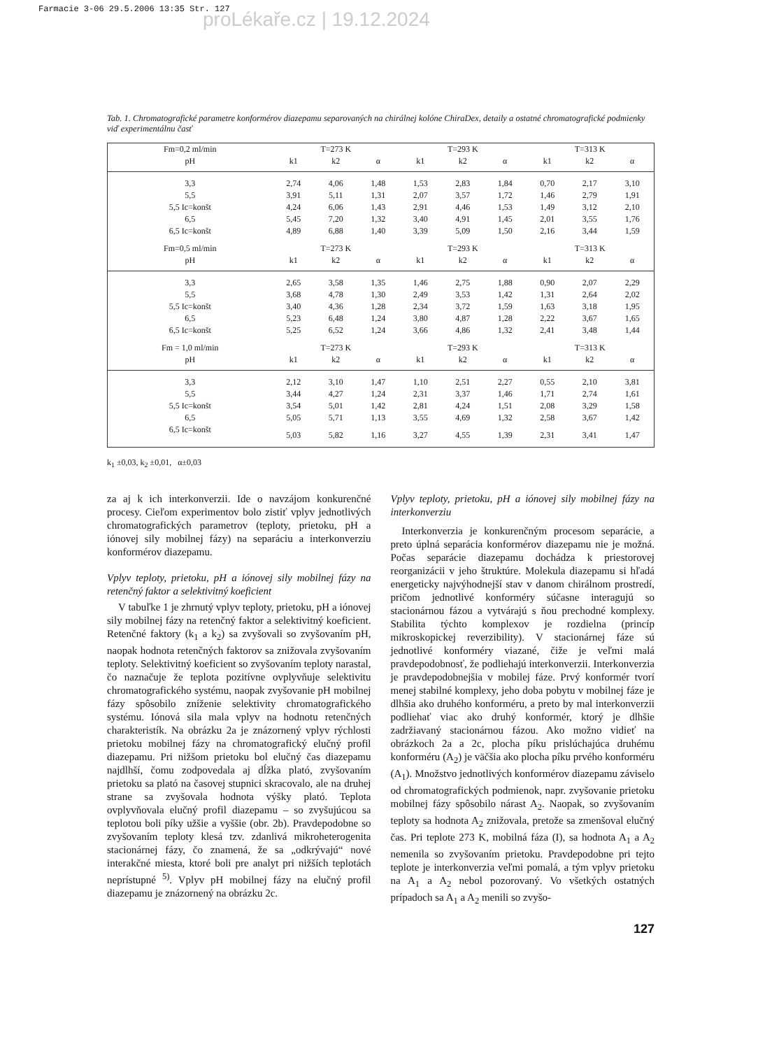Farmacie 3-06 29.5.2006 13:35 Str. 127
proLékaře.cz | 19.12.2024
Tab. 1. Chromatografické parametre konformérov diazepamu separovaných na chirálnej kolóne ChiraDex, detaily a ostatné chromatografické podmienky viď experimentálnu časť
| Fm=0,2 ml/min | T=273 K | | | T=293 K | | | T=313 K | | |
| --- | --- | --- | --- | --- | --- | --- | --- | --- | --- |
| pH | k1 | k2 | α | k1 | k2 | α | k1 | k2 | α |
| 3,3 | 2,74 | 4,06 | 1,48 | 1,53 | 2,83 | 1,84 | 0,70 | 2,17 | 3,10 |
| 5,5 | 3,91 | 5,11 | 1,31 | 2,07 | 3,57 | 1,72 | 1,46 | 2,79 | 1,91 |
| 5,5 Ic=konšt | 4,24 | 6,06 | 1,43 | 2,91 | 4,46 | 1,53 | 1,49 | 3,12 | 2,10 |
| 6,5 | 5,45 | 7,20 | 1,32 | 3,40 | 4,91 | 1,45 | 2,01 | 3,55 | 1,76 |
| 6,5 Ic=konšt | 4,89 | 6,88 | 1,40 | 3,39 | 5,09 | 1,50 | 2,16 | 3,44 | 1,59 |
| Fm=0,5 ml/min | T=273 K | | | T=293 K | | | T=313 K | | |
| pH | k1 | k2 | α | k1 | k2 | α | k1 | k2 | α |
| 3,3 | 2,65 | 3,58 | 1,35 | 1,46 | 2,75 | 1,88 | 0,90 | 2,07 | 2,29 |
| 5,5 | 3,68 | 4,78 | 1,30 | 2,49 | 3,53 | 1,42 | 1,31 | 2,64 | 2,02 |
| 5,5 Ic=konšt | 3,40 | 4,36 | 1,28 | 2,34 | 3,72 | 1,59 | 1,63 | 3,18 | 1,95 |
| 6,5 | 5,23 | 6,48 | 1,24 | 3,80 | 4,87 | 1,28 | 2,22 | 3,67 | 1,65 |
| 6,5 Ic=konšt | 5,25 | 6,52 | 1,24 | 3,66 | 4,86 | 1,32 | 2,41 | 3,48 | 1,44 |
| Fm = 1,0 ml/min | T=273 K | | | T=293 K | | | T=313 K | | |
| pH | k1 | k2 | α | k1 | k2 | α | k1 | k2 | α |
| 3,3 | 2,12 | 3,10 | 1,47 | 1,10 | 2,51 | 2,27 | 0,55 | 2,10 | 3,81 |
| 5,5 | 3,44 | 4,27 | 1,24 | 2,31 | 3,37 | 1,46 | 1,71 | 2,74 | 1,61 |
| 5,5 Ic=konšt | 3,54 | 5,01 | 1,42 | 2,81 | 4,24 | 1,51 | 2,08 | 3,29 | 1,58 |
| 6,5 | 5,05 | 5,71 | 1,13 | 3,55 | 4,69 | 1,32 | 2,58 | 3,67 | 1,42 |
| 6,5 Ic=konšt | 5,03 | 5,82 | 1,16 | 3,27 | 4,55 | 1,39 | 2,31 | 3,41 | 1,47 |
k<sub>1</sub> ±0,03, k<sub>2</sub> ±0,01, α±0,03
za aj k ich interkonverzii. Ide o navzájom konkurenčné procesy. Cieľom experimentov bolo zistiť vplyv jednotlivých chromatografických parametrov (teploty, prietoku, pH a iónovej sily mobilnej fázy) na separáciu a interkonverziu konformérov diazepamu.
Vplyv teploty, prietoku, pH a iónovej sily mobilnej fázy na retenčný faktor a selektivitný koeficient
V tabuľke 1 je zhrnutý vplyv teploty, prietoku, pH a iónovej sily mobilnej fázy na retenčný faktor a selektivitný koeficient. Retenčné faktory (k<sub>1</sub> a k<sub>2</sub>) sa zvyšovali so zvyšovaním pH, naopak hodnota retenčných faktorov sa znižovala zvyšovaním teploty. Selektivitný koeficient so zvyšovaním teploty narastal, čo naznačuje že teplota pozitívne ovplyvňuje selektivitu chromatografického systému, naopak zvyšovanie pH mobilnej fázy spôsobilo zníženie selektivity chromatografického systému. Iónová sila mala vplyv na hodnotu retenčných charakteristík. Na obrázku 2a je znázornený vplyv rýchlosti prietoku mobilnej fázy na chromatografický elučný profil diazepamu. Pri nižšom prietoku bol elučný čas diazepamu najdlhší, čomu zodpovedala aj dĺžka plató, zvyšovaním prietoku sa plató na časovej stupnici skracovalo, ale na druhej strane sa zvyšovala hodnota výšky plató. Teplota ovplyvňovala elučný profil diazepamu – so zvyšujúcou sa teplotou boli píky užšie a vyššie (obr. 2b). Pravdepodobne so zvyšovaním teploty klesá tzv. zdanlivá mikroheterogenita stacionárnej fázy, čo znamená, že sa „odkrývajú“ nové interakčné miesta, ktoré boli pre analyt pri nižších teplotách neprístupné <sup>5)</sup>. Vplyv pH mobilnej fázy na elučný profil diazepamu je znázornený na obrázku 2c.
Vplyv teploty, prietoku, pH a iónovej sily mobilnej fázy na interkonverziu
Interkonverzia je konkurenčným procesom separácie, a preto úplná separácia konformérov diazepamu nie je možná. Počas separácie diazepamu dochádza k priestorovej reorganizácii v jeho štruktúre. Molekula diazepamu si hľadá energeticky najvýhodnejší stav v danom chirálnom prostredí, pričom jednotlivé konforméry súčasne interagujú so stacionárnou fázou a vytvárajú s ňou prechodné komplexy. Stabilita týchto komplexov je rozdielna (princíp mikroskopickej reverzibility). V stacionárnej fáze sú jednotlivé konforméry viazané, čiže je veľmi malá pravdepodobnosť, že podliehajú interkonverzii. Interkonverzia je pravdepodobnejšia v mobilej fáze. Prvý konformér tvorí menej stabilné komplexy, jeho doba pobytu v mobilnej fáze je dlhšia ako druhého konforméru, a preto by mal interkonverzii podliehať viac ako druhý konformér, ktorý je dlhšie zadržiavaný stacionárnou fázou. Ako možno vidieť na obrázkoch 2a a 2c, plocha píku prislúchajúca druhému konforméru (A<sub>2</sub>) je väčšia ako plocha píku prvého konforméru (A<sub>1</sub>). Množstvo jednotlivých konformérov diazepamu záviselo od chromatografických podmienok, napr. zvyšovanie prietoku mobilnej fázy spôsobilo nárast A<sub>2</sub>. Naopak, so zvyšovaním teploty sa hodnota A<sub>2</sub> znižovala, pretože sa zmenšoval elučný čas. Pri teplote 273 K, mobilná fáza (I), sa hodnota A<sub>1</sub> a A<sub>2</sub> nemenila so zvyšovaním prietoku. Pravdepodobne pri tejto teplote je interkonverzia veľmi pomalá, a tým vplyv prietoku na A<sub>1</sub> a A<sub>2</sub> nebol pozorovaný. Vo všetkých ostatných prípadoch sa A<sub>1</sub> a A<sub>2</sub> menili so zvyšo-
127